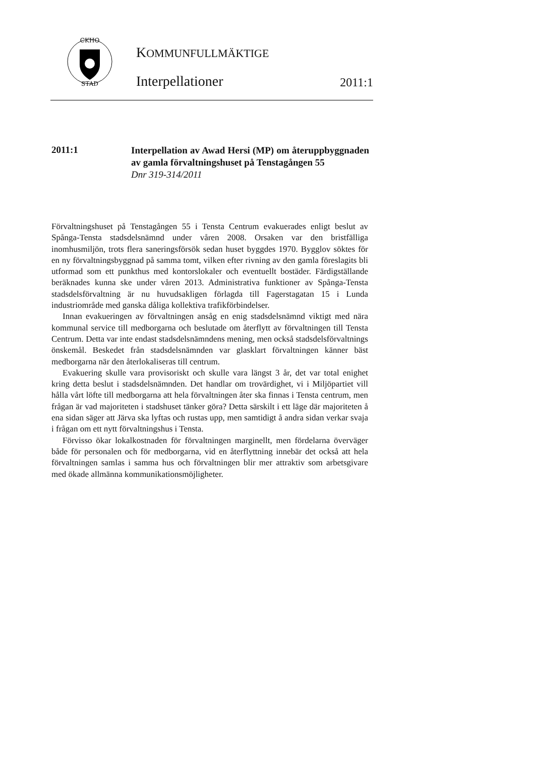CKHO
STAD
KOMMUNFULLMÄKTIGE
Interpellationer 2011:1
2011:1
Interpellation av Awad Hersi (MP) om återuppbyggnaden av gamla förvaltningshuset på Tenstagången 55
Dnr 319-314/2011
Förvaltningshuset på Tenstagången 55 i Tensta Centrum evakuerades enligt beslut av Spånga-Tensta stadsdelsnämnd under våren 2008. Orsaken var den bristfälliga inomhusmiljön, trots flera saneringsförsök sedan huset byggdes 1970. Bygglov söktes för en ny förvaltningsbyggnad på samma tomt, vilken efter rivning av den gamla föreslagits bli utformad som ett punkthus med kontorslokaler och eventuellt bostäder. Färdigställande beräknades kunna ske under våren 2013. Administrativa funktioner av Spånga-Tensta stadsdelsförvaltning är nu huvudsakligen förlagda till Fagerstagatan 15 i Lunda industriområde med ganska dåliga kollektiva trafikförbindelser.
Innan evakueringen av förvaltningen ansåg en enig stadsdelsnämnd viktigt med nära kommunal service till medborgarna och beslutade om återflytt av förvaltningen till Tensta Centrum. Detta var inte endast stadsdelsnämndens mening, men också stadsdelsförvaltnings önskemål. Beskedet från stadsdelsnämnden var glasklart förvaltningen känner bäst medborgarna när den återlokaliseras till centrum.
Evakuering skulle vara provisoriskt och skulle vara längst 3 år, det var total enighet kring detta beslut i stadsdelsnämnden. Det handlar om trovärdighet, vi i Miljöpartiet vill hålla vårt löfte till medborgarna att hela förvaltningen åter ska finnas i Tensta centrum, men frågan är vad majoriteten i stadshuset tänker göra? Detta särskilt i ett läge där majoriteten å ena sidan säger att Järva ska lyftas och rustas upp, men samtidigt å andra sidan verkar svaja i frågan om ett nytt förvaltningshus i Tensta.
Förvisso ökar lokalkostnaden för förvaltningen marginellt, men fördelarna överväger både för personalen och för medborgarna, vid en återflyttning innebär det också att hela förvaltningen samlas i samma hus och förvaltningen blir mer attraktiv som arbetsgivare med ökade allmänna kommunikationsmöjligheter.